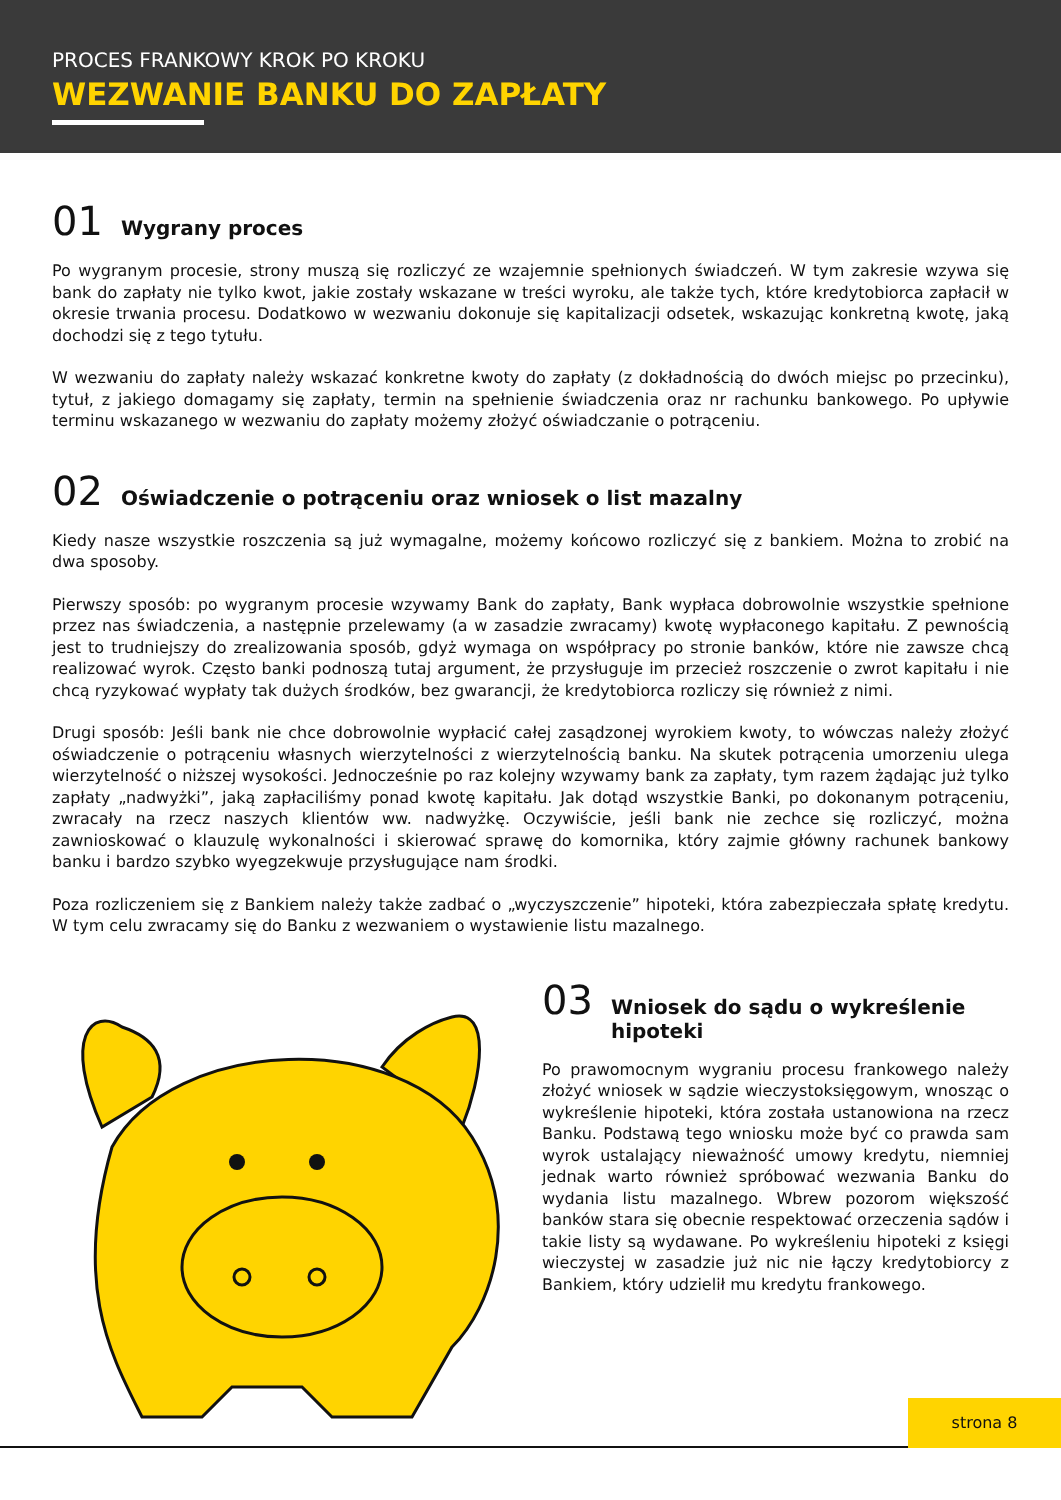PROCES FRANKOWY KROK PO KROKU
WEZWANIE BANKU DO ZAPŁATY
01 Wygrany proces
Po wygranym procesie, strony muszą się rozliczyć ze wzajemnie spełnionych świadczeń. W tym zakresie wzywa się bank do zapłaty nie tylko kwot, jakie zostały wskazane w treści wyroku, ale także tych, które kredytobiorca zapłacił w okresie trwania procesu. Dodatkowo w wezwaniu dokonuje się kapitalizacji odsetek, wskazując konkretną kwotę, jaką dochodzi się z tego tytułu.
W wezwaniu do zapłaty należy wskazać konkretne kwoty do zapłaty (z dokładnością do dwóch miejsc po przecinku), tytuł, z jakiego domagamy się zapłaty, termin na spełnienie świadczenia oraz nr rachunku bankowego. Po upływie terminu wskazanego w wezwaniu do zapłaty możemy złożyć oświadczanie o potrąceniu.
02 Oświadczenie o potrąceniu oraz wniosek o list mazalny
Kiedy nasze wszystkie roszczenia są już wymagalne, możemy końcowo rozliczyć się z bankiem. Można to zrobić na dwa sposoby.
Pierwszy sposób: po wygranym procesie wzywamy Bank do zapłaty, Bank wypłaca dobrowolnie wszystkie spełnione przez nas świadczenia, a następnie przelewamy (a w zasadzie zwracamy) kwotę wypłaconego kapitału. Z pewnością jest to trudniejszy do zrealizowania sposób, gdyż wymaga on współpracy po stronie banków, które nie zawsze chcą realizować wyrok. Często banki podnoszą tutaj argument, że przysługuje im przecież roszczenie o zwrot kapitału i nie chcą ryzykować wypłaty tak dużych środków, bez gwarancji, że kredytobiorca rozliczy się również z nimi.
Drugi sposób: Jeśli bank nie chce dobrowolnie wypłacić całej zasądzonej wyrokiem kwoty, to wówczas należy złożyć oświadczenie o potrąceniu własnych wierzytelności z wierzytelnością banku. Na skutek potrącenia umorzeniu ulega wierzytelność o niższej wysokości. Jednocześnie po raz kolejny wzywamy bank za zapłaty, tym razem żądając już tylko zapłaty „nadwyżki”, jaką zapłaciliśmy ponad kwotę kapitału. Jak dotąd wszystkie Banki, po dokonanym potrąceniu, zwracały na rzecz naszych klientów ww. nadwyżkę. Oczywiście, jeśli bank nie zechce się rozliczyć, można zawnioskować o klauzulę wykonalności i skierować sprawę do komornika, który zajmie główny rachunek bankowy banku i bardzo szybko wyegzekwuje przysługujące nam środki.
Poza rozliczeniem się z Bankiem należy także zadbać o „wyczyszczenie” hipoteki, która zabezpieczała spłatę kredytu. W tym celu zwracamy się do Banku z wezwaniem o wystawienie listu mazalnego.
03 Wniosek do sądu o wykreślenie hipoteki
Po prawomocnym wygraniu procesu frankowego należy złożyć wniosek w sądzie wieczystoksięgowym, wnosząc o wykreślenie hipoteki, która została ustanowiona na rzecz Banku. Podstawą tego wniosku może być co prawda sam wyrok ustalający nieważność umowy kredytu, niemniej jednak warto również spróbować wezwania Banku do wydania listu mazalnego. Wbrew pozorom większość banków stara się obecnie respektować orzeczenia sądów i takie listy są wydawane. Po wykreśleniu hipoteki z księgi wieczystej w zasadzie już nic nie łączy kredytobiorcy z Bankiem, który udzielił mu kredytu frankowego.
strona 8